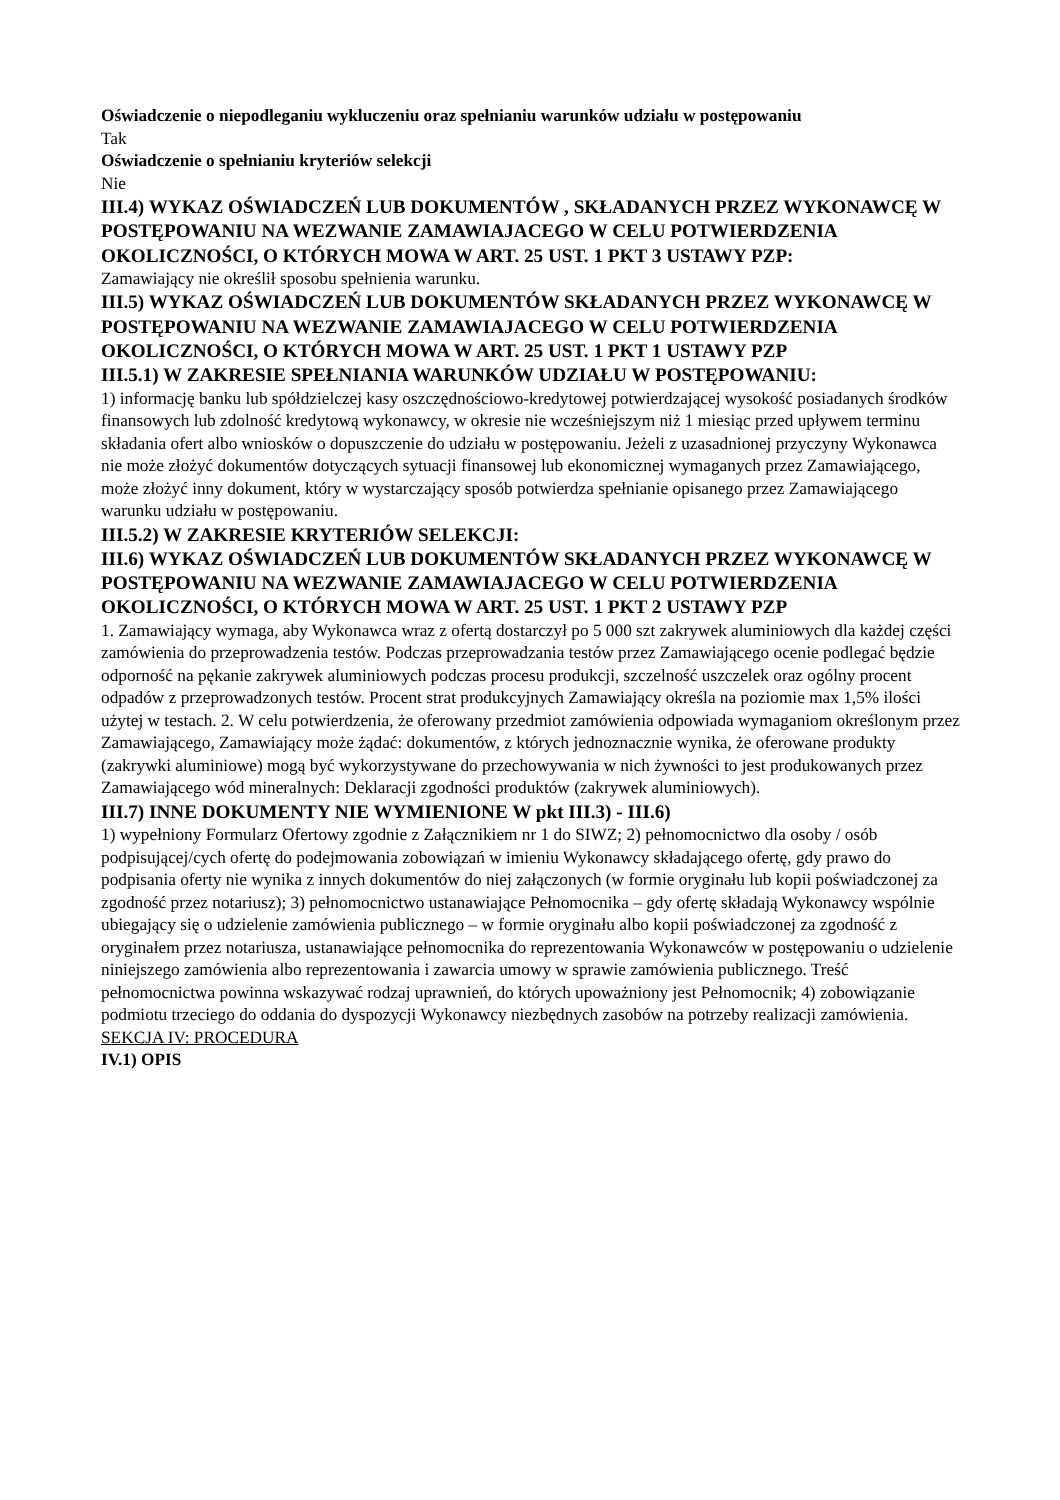Oświadczenie o niepodleganiu wykluczeniu oraz spełnianiu warunków udziału w postępowaniu
Tak
Oświadczenie o spełnianiu kryteriów selekcji
Nie
III.4) WYKAZ OŚWIADCZEŃ LUB DOKUMENTÓW , SKŁADANYCH PRZEZ WYKONAWCĘ W POSTĘPOWANIU NA WEZWANIE ZAMAWIAJACEGO W CELU POTWIERDZENIA OKOLICZNOŚCI, O KTÓRYCH MOWA W ART. 25 UST. 1 PKT 3 USTAWY PZP:
Zamawiający nie określił sposobu spełnienia warunku.
III.5) WYKAZ OŚWIADCZEŃ LUB DOKUMENTÓW SKŁADANYCH PRZEZ WYKONAWCĘ W POSTĘPOWANIU NA WEZWANIE ZAMAWIAJACEGO W CELU POTWIERDZENIA OKOLICZNOŚCI, O KTÓRYCH MOWA W ART. 25 UST. 1 PKT 1 USTAWY PZP
III.5.1) W ZAKRESIE SPEŁNIANIA WARUNKÓW UDZIAŁU W POSTĘPOWANIU:
1) informację banku lub spółdzielczej kasy oszczędnościowo-kredytowej potwierdzającej wysokość posiadanych środków finansowych lub zdolność kredytową wykonawcy, w okresie nie wcześniejszym niż 1 miesiąc przed upływem terminu składania ofert albo wniosków o dopuszczenie do udziału w postępowaniu. Jeżeli z uzasadnionej przyczyny Wykonawca nie może złożyć dokumentów dotyczących sytuacji finansowej lub ekonomicznej wymaganych przez Zamawiającego, może złożyć inny dokument, który w wystarczający sposób potwierdza spełnianie opisanego przez Zamawiającego warunku udziału w postępowaniu.
III.5.2) W ZAKRESIE KRYTERIÓW SELEKCJI:
III.6) WYKAZ OŚWIADCZEŃ LUB DOKUMENTÓW SKŁADANYCH PRZEZ WYKONAWCĘ W POSTĘPOWANIU NA WEZWANIE ZAMAWIAJACEGO W CELU POTWIERDZENIA OKOLICZNOŚCI, O KTÓRYCH MOWA W ART. 25 UST. 1 PKT 2 USTAWY PZP
1. Zamawiający wymaga, aby Wykonawca wraz z ofertą dostarczył po 5 000 szt zakrywek aluminiowych dla każdej części zamówienia do przeprowadzenia testów. Podczas przeprowadzania testów przez Zamawiającego ocenie podlegać będzie odporność na pękanie zakrywek aluminiowych podczas procesu produkcji, szczelność uszczelek oraz ogólny procent odpadów z przeprowadzonych testów. Procent strat produkcyjnych Zamawiający określa na poziomie max 1,5% ilości użytej w testach. 2. W celu potwierdzenia, że oferowany przedmiot zamówienia odpowiada wymaganiom określonym przez Zamawiającego, Zamawiający może żądać: dokumentów, z których jednoznacznie wynika, że oferowane produkty (zakrywki aluminiowe) mogą być wykorzystywane do przechowywania w nich żywności to jest produkowanych przez Zamawiającego wód mineralnych: Deklaracji zgodności produktów (zakrywek aluminiowych).
III.7) INNE DOKUMENTY NIE WYMIENIONE W pkt III.3) - III.6)
1) wypełniony Formularz Ofertowy zgodnie z Załącznikiem nr 1 do SIWZ; 2) pełnomocnictwo dla osoby / osób podpisującej/cych ofertę do podejmowania zobowiązań w imieniu Wykonawcy składającego ofertę, gdy prawo do podpisania oferty nie wynika z innych dokumentów do niej załączonych (w formie oryginału lub kopii poświadczonej za zgodność przez notariusz); 3) pełnomocnictwo ustanawiające Pełnomocnika – gdy ofertę składają Wykonawcy wspólnie ubiegający się o udzielenie zamówienia publicznego – w formie oryginału albo kopii poświadczonej za zgodność z oryginałem przez notariusza, ustanawiające pełnomocnika do reprezentowania Wykonawców w postępowaniu o udzielenie niniejszego zamówienia albo reprezentowania i zawarcia umowy w sprawie zamówienia publicznego. Treść pełnomocnictwa powinna wskazywać rodzaj uprawnień, do których upoważniony jest Pełnomocnik; 4) zobowiązanie podmiotu trzeciego do oddania do dyspozycji Wykonawcy niezbędnych zasobów na potrzeby realizacji zamówienia.
SEKCJA IV: PROCEDURA
IV.1) OPIS